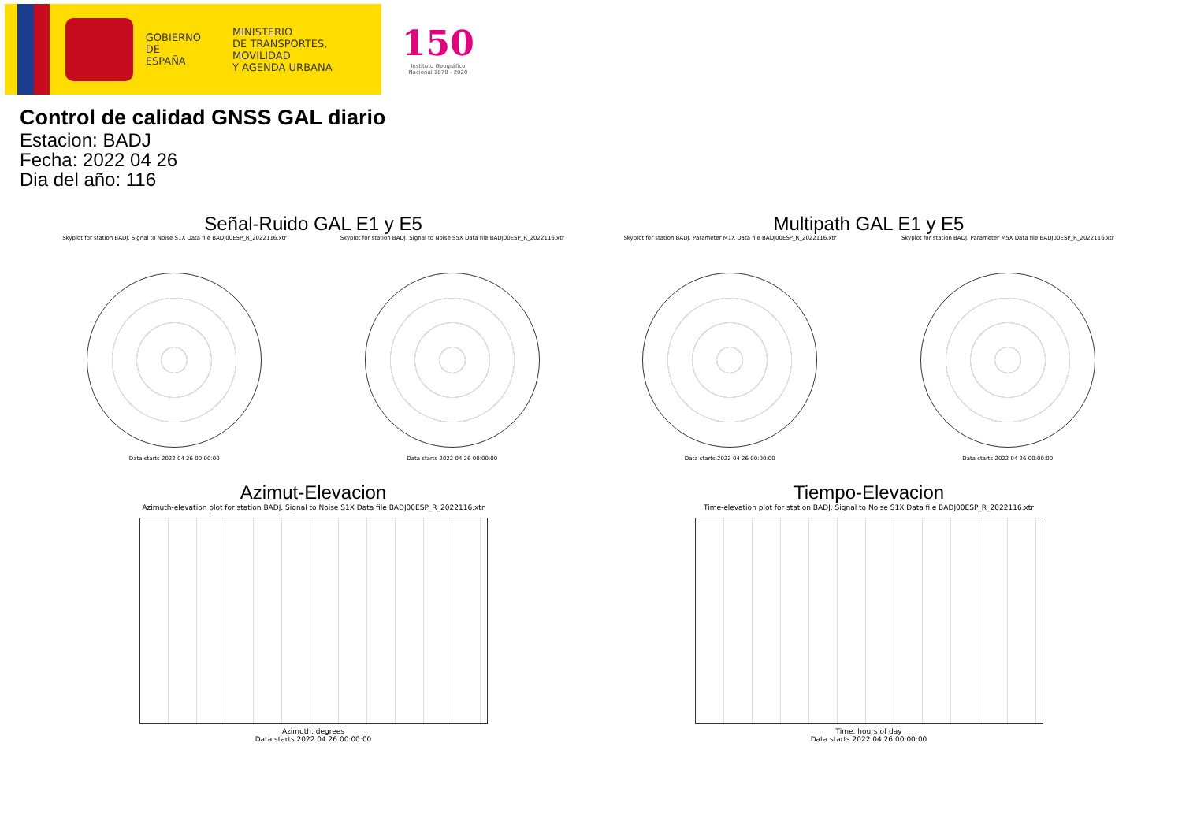GOBIERNO
DE ESPAÑA
MINISTERIO
DE TRANSPORTES, MOVILIDAD
Y AGENDA URBANA
150
Instituto Geográfico
Nacional 1870 - 2020
Control de calidad GNSS GAL diario
Estacion: BADJ
Fecha: 2022 04 26
Dia del año: 116
Señal-Ruido GAL E1 y E5
Skyplot for station BADJ. Signal to Noise S1X Data file BADJ00ESP_R_2022116.xtr
Data starts 2022 04 26 00:00:00
Skyplot for station BADJ. Signal to Noise S5X Data file BADJ00ESP_R_2022116.xtr
Data starts 2022 04 26 00:00:00
Multipath GAL E1 y E5
Skyplot for station BADJ. Parameter M1X Data file BADJ00ESP_R_2022116.xtr
Data starts 2022 04 26 00:00:00
Skyplot for station BADJ. Parameter M5X Data file BADJ00ESP_R_2022116.xtr
Data starts 2022 04 26 00:00:00
Azimut-Elevacion
Azimuth-elevation plot for station BADJ. Signal to Noise S1X Data file BADJ00ESP_R_2022116.xtr
Azimuth, degrees
Data starts 2022 04 26 00:00:00
Tiempo-Elevacion
Time-elevation plot for station BADJ. Signal to Noise S1X Data file BADJ00ESP_R_2022116.xtr
Time, hours of day
Data starts 2022 04 26 00:00:00